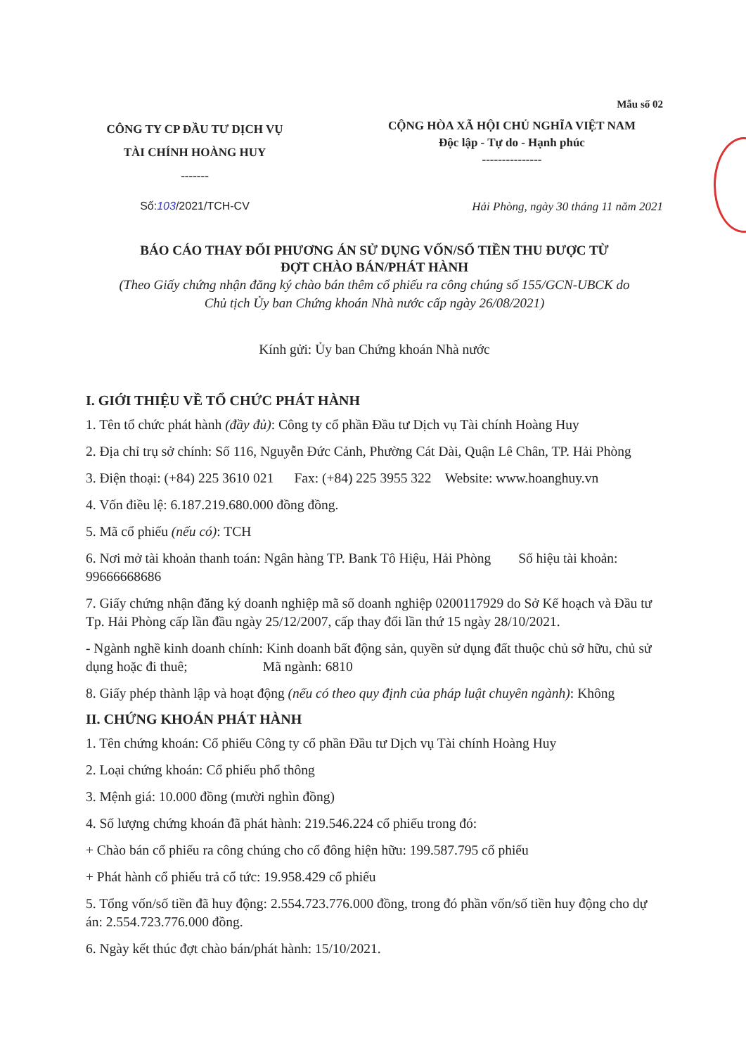Mẫu số 02
CÔNG TY CP ĐẦU TƯ DỊCH VỤ
TÀI CHÍNH HOÀNG HUY
-------
CỘNG HÒA XÃ HỘI CHỦ NGHĨA VIỆT NAM
Độc lập - Tự do - Hạnh phúc
---------------
Số:103/2021/TCH-CV Hải Phòng, ngày 30 tháng 11 năm 2021
BÁO CÁO THAY ĐỔI PHƯƠNG ÁN SỬ DỤNG VỐN/SỐ TIỀN THU ĐƯỢC TỪ
ĐỢT CHÀO BÁN/PHÁT HÀNH
(Theo Giấy chứng nhận đăng ký chào bán thêm cổ phiếu ra công chúng số 155/GCN-UBCK do
Chủ tịch Ủy ban Chứng khoán Nhà nước cấp ngày 26/08/2021)
Kính gửi: Ủy ban Chứng khoán Nhà nước
I. GIỚI THIỆU VỀ TỔ CHỨC PHÁT HÀNH
1. Tên tổ chức phát hành (đầy đủ): Công ty cổ phần Đầu tư Dịch vụ Tài chính Hoàng Huy
2. Địa chỉ trụ sở chính: Số 116, Nguyễn Đức Cảnh, Phường Cát Dài, Quận Lê Chân, TP. Hải Phòng
3. Điện thoại: (+84) 225 3610 021 Fax: (+84) 225 3955 322 Website: www.hoanghuy.vn
4. Vốn điều lệ: 6.187.219.680.000 đồng đồng.
5. Mã cổ phiếu (nếu có): TCH
6. Nơi mở tài khoản thanh toán: Ngân hàng TP. Bank Tô Hiệu, Hải Phòng Số hiệu tài khoản: 99666668686
7. Giấy chứng nhận đăng ký doanh nghiệp mã số doanh nghiệp 0200117929 do Sở Kế hoạch và Đầu tư Tp. Hải Phòng cấp lần đầu ngày 25/12/2007, cấp thay đổi lần thứ 15 ngày 28/10/2021.
- Ngành nghề kinh doanh chính: Kinh doanh bất động sản, quyền sử dụng đất thuộc chủ sở hữu, chủ sử dụng hoặc đi thuê; Mã ngành: 6810
8. Giấy phép thành lập và hoạt động (nếu có theo quy định của pháp luật chuyên ngành): Không
II. CHỨNG KHOÁN PHÁT HÀNH
1. Tên chứng khoán: Cổ phiếu Công ty cổ phần Đầu tư Dịch vụ Tài chính Hoàng Huy
2. Loại chứng khoán: Cổ phiếu phổ thông
3. Mệnh giá: 10.000 đồng (mười nghìn đồng)
4. Số lượng chứng khoán đã phát hành: 219.546.224 cổ phiếu trong đó:
+ Chào bán cổ phiếu ra công chúng cho cổ đông hiện hữu: 199.587.795 cổ phiếu
+ Phát hành cổ phiếu trả cổ tức: 19.958.429 cổ phiếu
5. Tổng vốn/số tiền đã huy động: 2.554.723.776.000 đồng, trong đó phần vốn/số tiền huy động cho dự án: 2.554.723.776.000 đồng.
6. Ngày kết thúc đợt chào bán/phát hành: 15/10/2021.